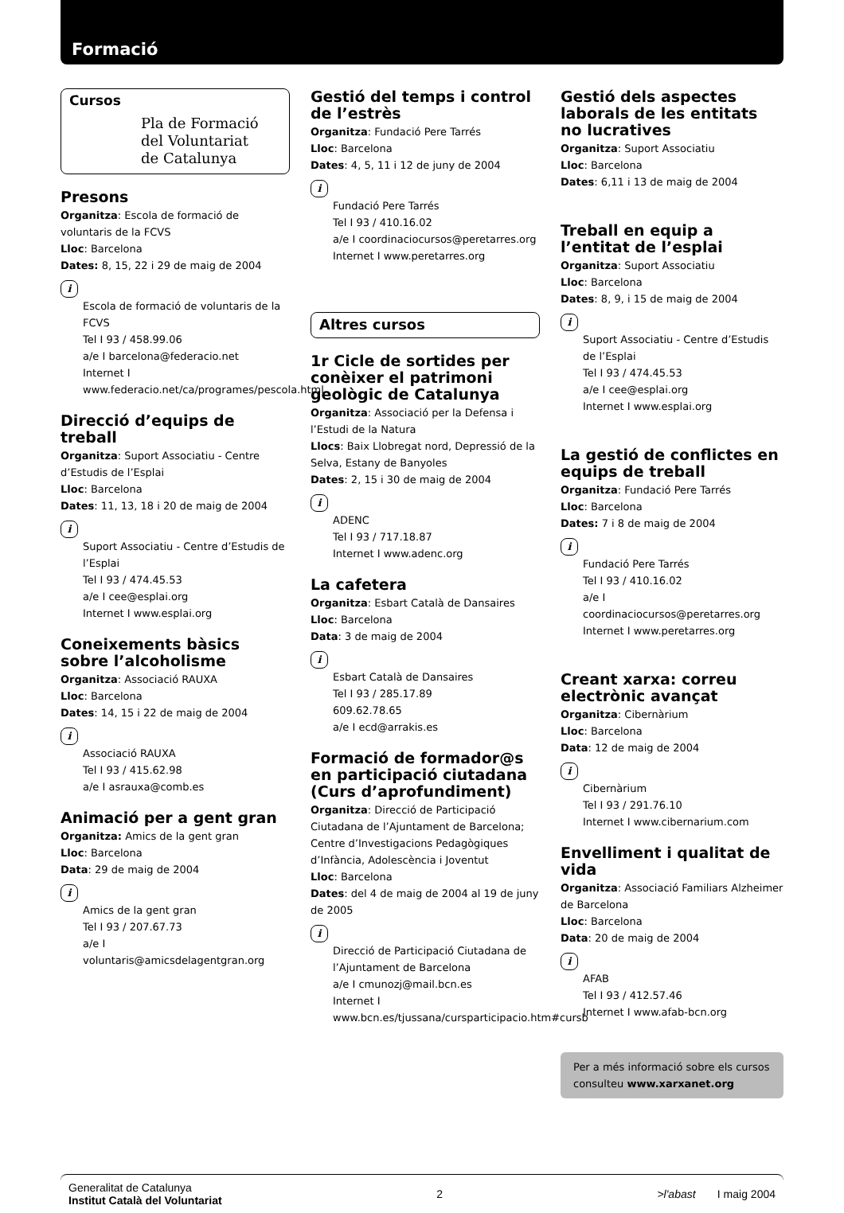Formació
Cursos
Pla de Formació
del Voluntariat
de Catalunya
Presons
Organitza: Escola de formació de voluntaris de la FCVS
Lloc: Barcelona
Dates: 8, 15, 22 i 29 de maig de 2004
i
Escola de formació de voluntaris de la FCVS
Tel I 93 / 458.99.06
a/e I barcelona@federacio.net
Internet I www.federacio.net/ca/programes/pescola.html
Direcció d’equips de treball
Organitza: Suport Associatiu - Centre d’Estudis de l’Esplai
Lloc: Barcelona
Dates: 11, 13, 18 i 20 de maig de 2004
i
Suport Associatiu - Centre d’Estudis de l’Esplai
Tel I 93 / 474.45.53
a/e I cee@esplai.org
Internet I www.esplai.org
Coneixements bàsics sobre l’alcoholisme
Organitza: Associació RAUXA
Lloc: Barcelona
Dates: 14, 15 i 22 de maig de 2004
i
Associació RAUXA
Tel I 93 / 415.62.98
a/e I asrauxa@comb.es
Animació per a gent gran
Organitza: Amics de la gent gran
Lloc: Barcelona
Data: 29 de maig de 2004
i
Amics de la gent gran
Tel I 93 / 207.67.73
a/e I voluntaris@amicsdelagentgran.org
Gestió del temps i control de l’estrès
Organitza: Fundació Pere Tarrés
Lloc: Barcelona
Dates: 4, 5, 11 i 12 de juny de 2004
i
Fundació Pere Tarrés
Tel I 93 / 410.16.02
a/e I coordinaciocursos@peretarres.org
Internet I www.peretarres.org
Altres cursos
1r Cicle de sortides per conèixer el patrimoni geològic de Catalunya
Organitza: Associació per la Defensa i l’Estudi de la Natura
Llocs: Baix Llobregat nord, Depressió de la Selva, Estany de Banyoles
Dates: 2, 15 i 30 de maig de 2004
i
ADENC
Tel I 93 / 717.18.87
Internet I www.adenc.org
La cafetera
Organitza: Esbart Català de Dansaires
Lloc: Barcelona
Data: 3 de maig de 2004
i
Esbart Català de Dansaires
Tel I 93 / 285.17.89
609.62.78.65
a/e I ecd@arrakis.es
Formació de formador@s en participació ciutadana (Curs d’aprofundiment)
Organitza: Direcció de Participació Ciutadana de l’Ajuntament de Barcelona; Centre d’Investigacions Pedagògiques d’Infància, Adolescència i Joventut
Lloc: Barcelona
Dates: del 4 de maig de 2004 al 19 de juny de 2005
i
Direcció de Participació Ciutadana de l’Ajuntament de Barcelona
a/e I cmunozj@mail.bcn.es
Internet I www.bcn.es/tjussana/cursparticipacio.htm#cursb
Gestió dels aspectes laborals de les entitats no lucratives
Organitza: Suport Associatiu
Lloc: Barcelona
Dates: 6,11 i 13 de maig de 2004
Treball en equip a l’entitat de l’esplai
Organitza: Suport Associatiu
Lloc: Barcelona
Dates: 8, 9, i 15 de maig de 2004
i
Suport Associatiu - Centre d’Estudis de l’Esplai
Tel I 93 / 474.45.53
a/e I cee@esplai.org
Internet I www.esplai.org
La gestió de conflictes en equips de treball
Organitza: Fundació Pere Tarrés
Lloc: Barcelona
Dates: 7 i 8 de maig de 2004
i
Fundació Pere Tarrés
Tel I 93 / 410.16.02
a/e I coordinaciocursos@peretarres.org
Internet I www.peretarres.org
Creant xarxa: correu electrònic avançat
Organitza: Cibernàrium
Lloc: Barcelona
Data: 12 de maig de 2004
i
Cibernàrium
Tel I 93 / 291.76.10
Internet I www.cibernarium.com
Envelliment i qualitat de vida
Organitza: Associació Familiars Alzheimer de Barcelona
Lloc: Barcelona
Data: 20 de maig de 2004
i
AFAB
Tel I 93 / 412.57.46
Internet I www.afab-bcn.org
Per a més informació sobre els cursos consulteu www.xarxanet.org
Generalitat de Catalunya
Institut Català del Voluntariat
2 >l'abast I maig 2004